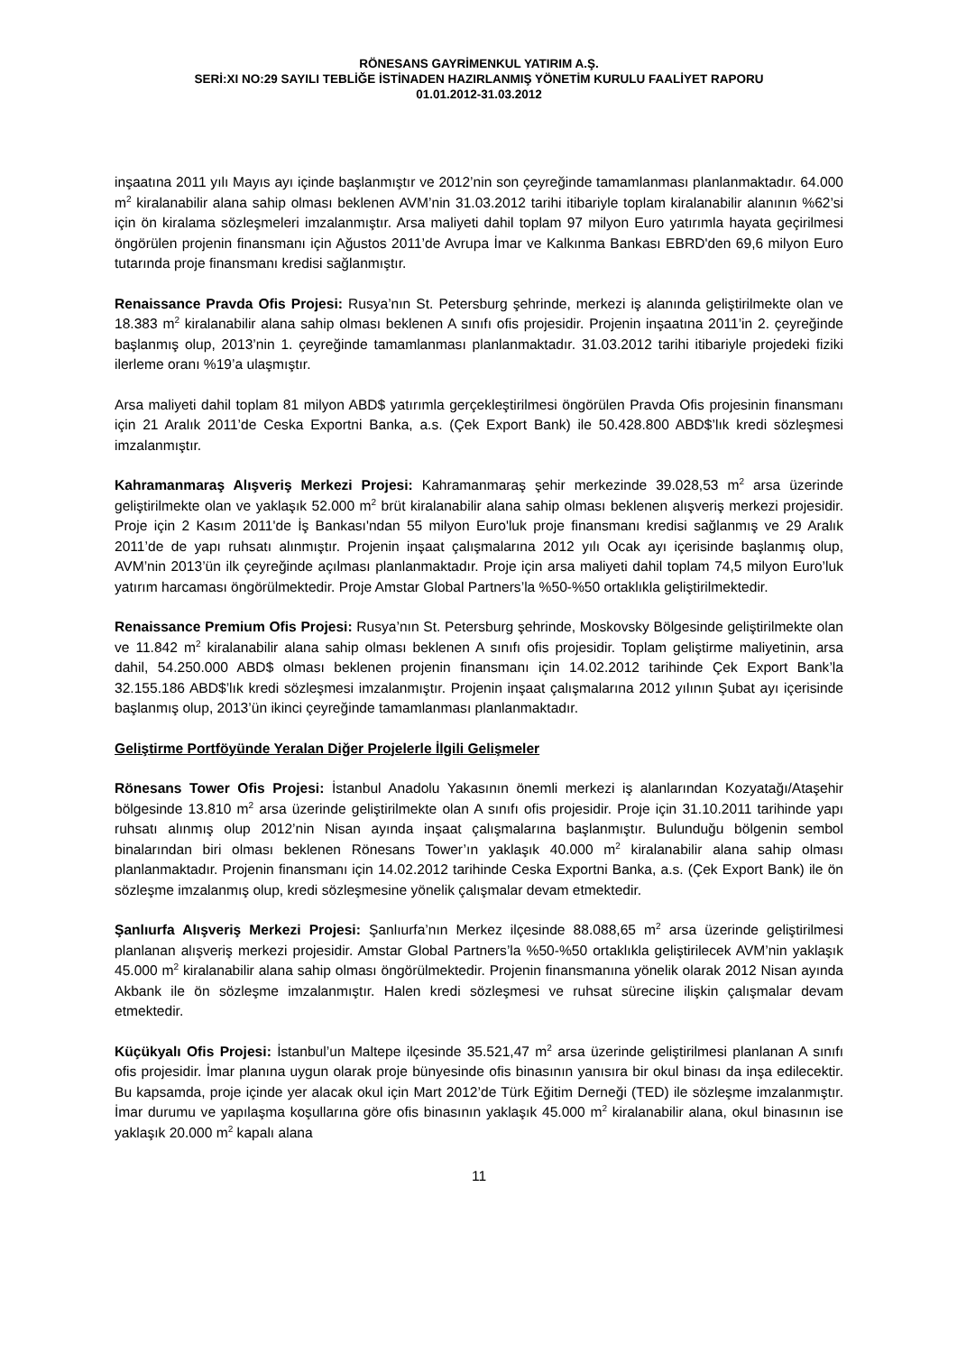RÖNESANS GAYRİMENKUL YATIRIM A.Ş.
SERİ:XI NO:29 SAYILI TEBLİĞE İSTİNADEN HAZIRLANMIŞ YÖNETİM KURULU FAALİYET RAPORU
01.01.2012-31.03.2012
inşaatına 2011 yılı Mayıs ayı içinde başlanmıştır ve 2012’nin son çeyreğinde tamamlanması planlanmaktadır. 64.000 m<sup>2</sup> kiralanabilir alana sahip olması beklenen AVM’nin 31.03.2012 tarihi itibariyle toplam kiralanabilir alanının %62’si için ön kiralama sözleşmeleri imzalanmıştır. Arsa maliyeti dahil toplam 97 milyon Euro yatırımla hayata geçirilmesi öngörülen projenin finansmanı için Ağustos 2011’de Avrupa İmar ve Kalkınma Bankası EBRD'den 69,6 milyon Euro tutarında proje finansmanı kredisi sağlanmıştır.
Renaissance Pravda Ofis Projesi: Rusya’nın St. Petersburg şehrinde, merkezi iş alanında geliştirilmekte olan ve 18.383 m<sup>2</sup> kiralanabilir alana sahip olması beklenen A sınıfı ofis projesidir. Projenin inşaatına 2011’in 2. çeyreğinde başlanmış olup, 2013’nin 1. çeyreğinde tamamlanması planlanmaktadır. 31.03.2012 tarihi itibariyle projedeki fiziki ilerleme oranı %19’a ulaşmıştır.
Arsa maliyeti dahil toplam 81 milyon ABD$ yatırımla gerçekleştirilmesi öngörülen Pravda Ofis projesinin finansmanı için 21 Aralık 2011’de Ceska Exportni Banka, a.s. (Çek Export Bank) ile 50.428.800 ABD$’lık kredi sözleşmesi imzalanmıştır.
Kahramanmaraş Alışveriş Merkezi Projesi: Kahramanmaraş şehir merkezinde 39.028,53 m<sup>2</sup> arsa üzerinde geliştirilmekte olan ve yaklaşık 52.000 m<sup>2</sup> brüt kiralanabilir alana sahip olması beklenen alışveriş merkezi projesidir. Proje için 2 Kasım 2011'de İş Bankası'ndan 55 milyon Euro'luk proje finansmanı kredisi sağlanmış ve 29 Aralık 2011’de de yapı ruhsatı alınmıştır. Projenin inşaat çalışmalarına 2012 yılı Ocak ayı içerisinde başlanmış olup, AVM’nin 2013’ün ilk çeyreğinde açılması planlanmaktadır. Proje için arsa maliyeti dahil toplam 74,5 milyon Euro’luk yatırım harcaması öngörülmektedir. Proje Amstar Global Partners’la %50-%50 ortaklıkla geliştirilmektedir.
Renaissance Premium Ofis Projesi: Rusya’nın St. Petersburg şehrinde, Moskovsky Bölgesinde geliştirilmekte olan ve 11.842 m<sup>2</sup> kiralanabilir alana sahip olması beklenen A sınıfı ofis projesidir. Toplam geliştirme maliyetinin, arsa dahil, 54.250.000 ABD$ olması beklenen projenin finansmanı için 14.02.2012 tarihinde Çek Export Bank’la 32.155.186 ABD$’lık kredi sözleşmesi imzalanmıştır. Projenin inşaat çalışmalarına 2012 yılının Şubat ayı içerisinde başlanmış olup, 2013’ün ikinci çeyreğinde tamamlanması planlanmaktadır.
Geliştirme Portföyünde Yeralan Diğer Projelerle İlgili Gelişmeler
Rönesans Tower Ofis Projesi: İstanbul Anadolu Yakasının önemli merkezi iş alanlarından Kozyatağı/Ataşehir bölgesinde 13.810 m<sup>2</sup> arsa üzerinde geliştirilmekte olan A sınıfı ofis projesidir. Proje için 31.10.2011 tarihinde yapı ruhsatı alınmış olup 2012’nin Nisan ayında inşaat çalışmalarına başlanmıştır. Bulunduğu bölgenin sembol binalarından biri olması beklenen Rönesans Tower’ın yaklaşık 40.000 m<sup>2</sup> kiralanabilir alana sahip olması planlanmaktadır. Projenin finansmanı için 14.02.2012 tarihinde Ceska Exportni Banka, a.s. (Çek Export Bank) ile ön sözleşme imzalanmış olup, kredi sözleşmesine yönelik çalışmalar devam etmektedir.
Şanlıurfa Alışveriş Merkezi Projesi: Şanlıurfa’nın Merkez ilçesinde 88.088,65 m<sup>2</sup> arsa üzerinde geliştirilmesi planlanan alışveriş merkezi projesidir. Amstar Global Partners’la %50-%50 ortaklıkla geliştirilecek AVM’nin yaklaşık 45.000 m<sup>2</sup> kiralanabilir alana sahip olması öngörülmektedir. Projenin finansmanına yönelik olarak 2012 Nisan ayında Akbank ile ön sözleşme imzalanmıştır. Halen kredi sözleşmesi ve ruhsat sürecine ilişkin çalışmalar devam etmektedir.
Küçükyalı Ofis Projesi: İstanbul’un Maltepe ilçesinde 35.521,47 m<sup>2</sup> arsa üzerinde geliştirilmesi planlanan A sınıfı ofis projesidir. İmar planına uygun olarak proje bünyesinde ofis binasının yanısıra bir okul binası da inşa edilecektir. Bu kapsamda, proje içinde yer alacak okul için Mart 2012’de Türk Eğitim Derneği (TED) ile sözleşme imzalanmıştır. İmar durumu ve yapılaşma koşullarına göre ofis binasının yaklaşık 45.000 m<sup>2</sup> kiralanabilir alana, okul binasının ise yaklaşık 20.000 m<sup>2</sup> kapalı alana
11